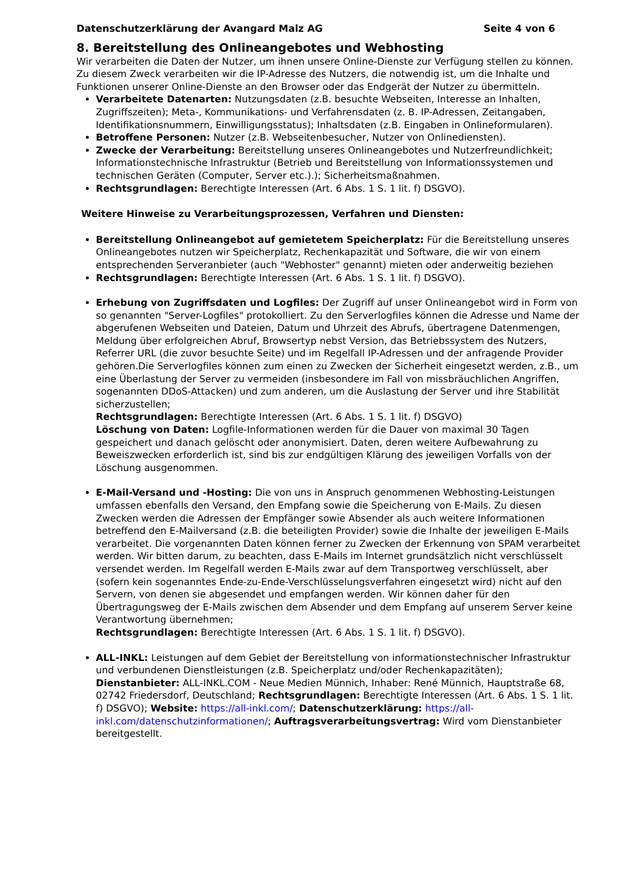Datenschutzerklärung der Avangard Malz AG Seite 4 von 6
8. Bereitstellung des Onlineangebotes und Webhosting
Wir verarbeiten die Daten der Nutzer, um ihnen unsere Online-Dienste zur Verfügung stellen zu können. Zu diesem Zweck verarbeiten wir die IP-Adresse des Nutzers, die notwendig ist, um die Inhalte und Funktionen unserer Online-Dienste an den Browser oder das Endgerät der Nutzer zu übermitteln.
Verarbeitete Datenarten: Nutzungsdaten (z.B. besuchte Webseiten, Interesse an Inhalten, Zugriffszeiten); Meta-, Kommunikations- und Verfahrensdaten (z. B. IP-Adressen, Zeitangaben, Identifikationsnummern, Einwilligungsstatus); Inhaltsdaten (z.B. Eingaben in Onlineformularen).
Betroffene Personen: Nutzer (z.B. Webseitenbesucher, Nutzer von Onlinediensten).
Zwecke der Verarbeitung: Bereitstellung unseres Onlineangebotes und Nutzerfreundlichkeit; Informationstechnische Infrastruktur (Betrieb und Bereitstellung von Informationssystemen und technischen Geräten (Computer, Server etc.).); Sicherheitsmaßnahmen.
Rechtsgrundlagen: Berechtigte Interessen (Art. 6 Abs. 1 S. 1 lit. f) DSGVO).
Weitere Hinweise zu Verarbeitungsprozessen, Verfahren und Diensten:
Bereitstellung Onlineangebot auf gemietetem Speicherplatz: Für die Bereitstellung unseres Onlineangebotes nutzen wir Speicherplatz, Rechenkapazität und Software, die wir von einem entsprechenden Serveranbieter (auch "Webhoster" genannt) mieten oder anderweitig beziehen
Rechtsgrundlagen: Berechtigte Interessen (Art. 6 Abs. 1 S. 1 lit. f) DSGVO).
Erhebung von Zugriffsdaten und Logfiles: Der Zugriff auf unser Onlineangebot wird in Form von so genannten "Server-Logfiles" protokolliert. Zu den Serverlogfiles können die Adresse und Name der abgerufenen Webseiten und Dateien, Datum und Uhrzeit des Abrufs, übertragene Datenmengen, Meldung über erfolgreichen Abruf, Browsertyp nebst Version, das Betriebssystem des Nutzers, Referrer URL (die zuvor besuchte Seite) und im Regelfall IP-Adressen und der anfragende Provider gehören.Die Serverlogfiles können zum einen zu Zwecken der Sicherheit eingesetzt werden, z.B., um eine Überlastung der Server zu vermeiden (insbesondere im Fall von missbräuchlichen Angriffen, sogenannten DDoS-Attacken) und zum anderen, um die Auslastung der Server und ihre Stabilität sicherzustellen;
Rechtsgrundlagen: Berechtigte Interessen (Art. 6 Abs. 1 S. 1 lit. f) DSGVO)
Löschung von Daten: Logfile-Informationen werden für die Dauer von maximal 30 Tagen gespeichert und danach gelöscht oder anonymisiert. Daten, deren weitere Aufbewahrung zu Beweiszwecken erforderlich ist, sind bis zur endgültigen Klärung des jeweiligen Vorfalls von der Löschung ausgenommen.
E-Mail-Versand und -Hosting: Die von uns in Anspruch genommenen Webhosting-Leistungen umfassen ebenfalls den Versand, den Empfang sowie die Speicherung von E-Mails. Zu diesen Zwecken werden die Adressen der Empfänger sowie Absender als auch weitere Informationen betreffend den E-Mailversand (z.B. die beteiligten Provider) sowie die Inhalte der jeweiligen E-Mails verarbeitet. Die vorgenannten Daten können ferner zu Zwecken der Erkennung von SPAM verarbeitet werden. Wir bitten darum, zu beachten, dass E-Mails im Internet grundsätzlich nicht verschlüsselt versendet werden. Im Regelfall werden E-Mails zwar auf dem Transportweg verschlüsselt, aber (sofern kein sogenanntes Ende-zu-Ende-Verschlüsselungsverfahren eingesetzt wird) nicht auf den Servern, von denen sie abgesendet und empfangen werden. Wir können daher für den Übertragungsweg der E-Mails zwischen dem Absender und dem Empfang auf unserem Server keine Verantwortung übernehmen;
Rechtsgrundlagen: Berechtigte Interessen (Art. 6 Abs. 1 S. 1 lit. f) DSGVO).
ALL-INKL: Leistungen auf dem Gebiet der Bereitstellung von informationstechnischer Infrastruktur und verbundenen Dienstleistungen (z.B. Speicherplatz und/oder Rechenkapazitäten); Dienstanbieter: ALL-INKL.COM - Neue Medien Münnich, Inhaber: René Münnich, Hauptstraße 68, 02742 Friedersdorf, Deutschland; Rechtsgrundlagen: Berechtigte Interessen (Art. 6 Abs. 1 S. 1 lit. f) DSGVO); Website: https://all-inkl.com/; Datenschutzerklärung: https://all-inkl.com/datenschutzinformationen/; Auftragsverarbeitungsvertrag: Wird vom Dienstanbieter bereitgestellt.